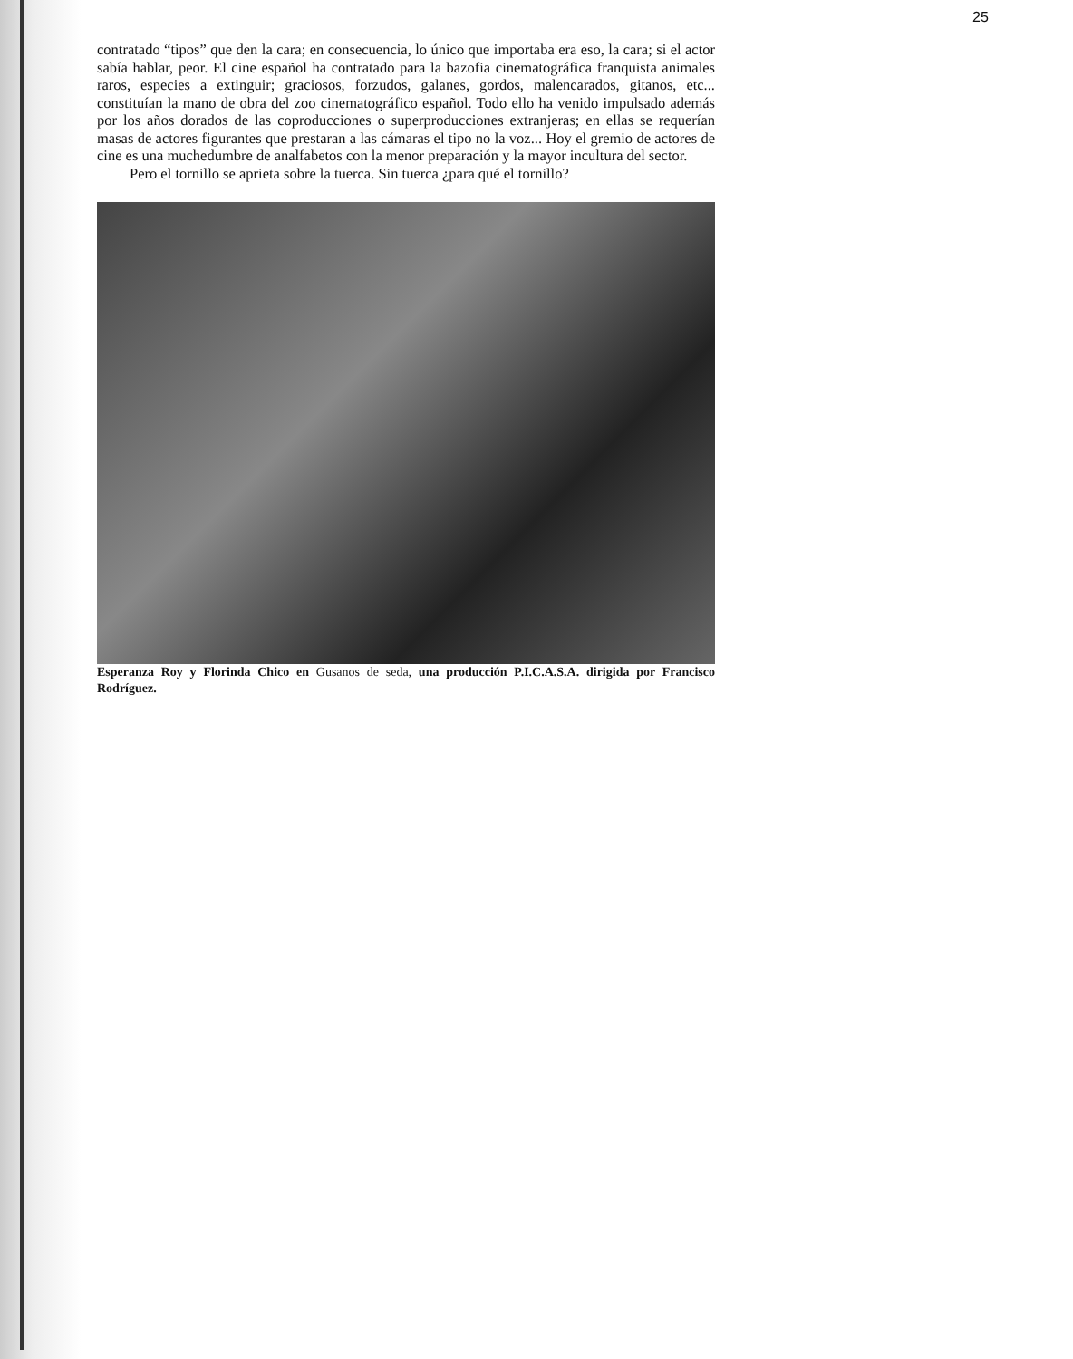25
contratado “tipos” que den la cara; en consecuencia, lo único que importaba era eso, la cara; si el actor sabía hablar, peor. El cine español ha contratado para la bazofia cinematográfica franquista animales raros, especies a extinguir; graciosos, forzudos, galanes, gordos, malencarados, gitanos, etc... constituían la mano de obra del zoo cinematográfico español. Todo ello ha venido impulsado además por los años dorados de las coproducciones o superproducciones extranjeras; en ellas se requerían masas de actores figurantes que prestaran a las cámaras el tipo no la voz... Hoy el gremio de actores de cine es una muchedumbre de analfabetos con la menor preparación y la mayor incultura del sector.
Pero el tornillo se aprieta sobre la tuerca. Sin tuerca ¿para qué el tornillo?
Esperanza Roy y Florinda Chico en Gusanos de seda, una producción P.I.C.A.S.A. dirigida por Francisco Rodríguez.